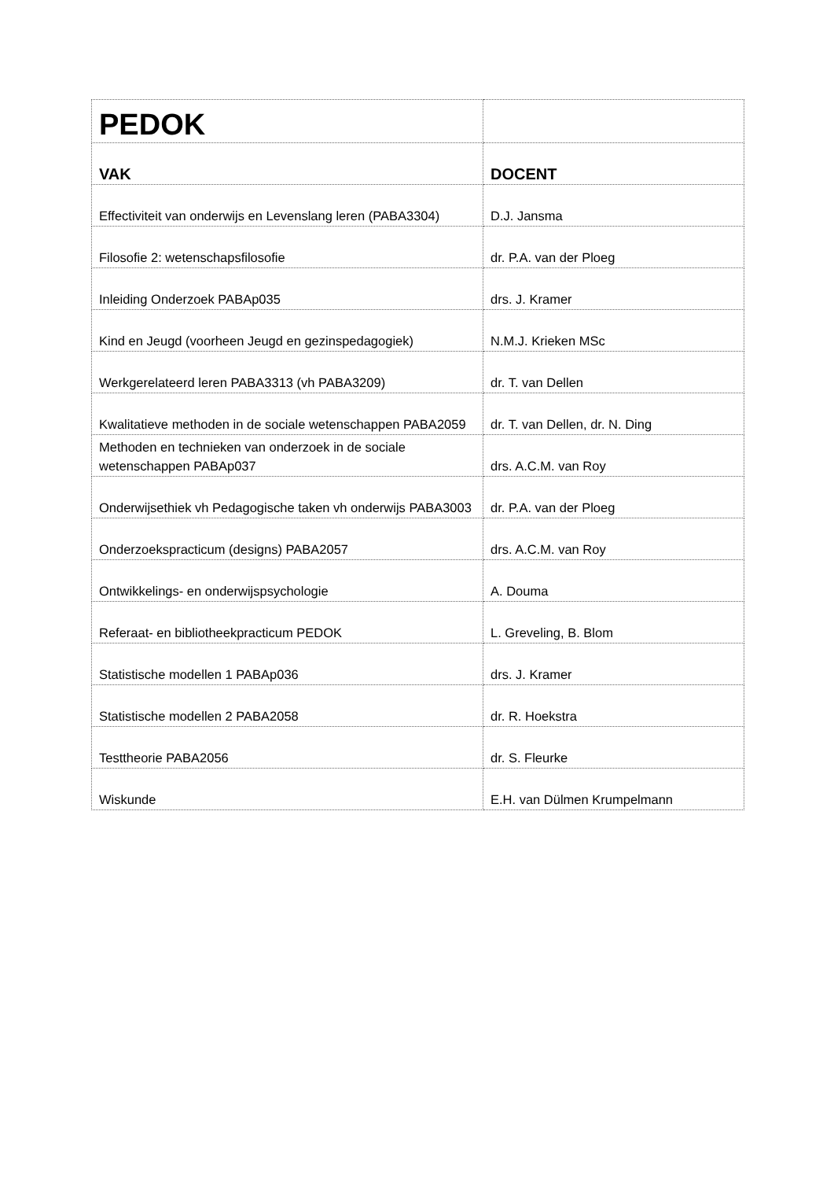| PEDOK | |
| VAK | DOCENT |
| Effectiviteit van onderwijs en Levenslang leren (PABA3304) | D.J. Jansma |
| Filosofie 2: wetenschapsfilosofie | dr. P.A. van der Ploeg |
| Inleiding Onderzoek PABAp035 | drs. J. Kramer |
| Kind en Jeugd (voorheen Jeugd en gezinspedagogiek) | N.M.J. Krieken MSc |
| Werkgerelateerd leren PABA3313 (vh PABA3209) | dr. T. van Dellen |
| Kwalitatieve methoden in de sociale wetenschappen PABA2059 | dr. T. van Dellen, dr. N. Ding |
| Methoden en technieken van onderzoek in de sociale wetenschappen PABAp037 | drs. A.C.M. van Roy |
| Onderwijsethiek vh Pedagogische taken vh onderwijs PABA3003 | dr. P.A. van der Ploeg |
| Onderzoekspracticum (designs) PABA2057 | drs. A.C.M. van Roy |
| Ontwikkelings- en onderwijspsychologie | A. Douma |
| Referaat- en bibliotheekpracticum PEDOK | L. Greveling, B. Blom |
| Statistische modellen 1 PABAp036 | drs. J. Kramer |
| Statistische modellen 2 PABA2058 | dr. R. Hoekstra |
| Testtheorie PABA2056 | dr. S. Fleurke |
| Wiskunde | E.H. van Dülmen Krumpelmann |